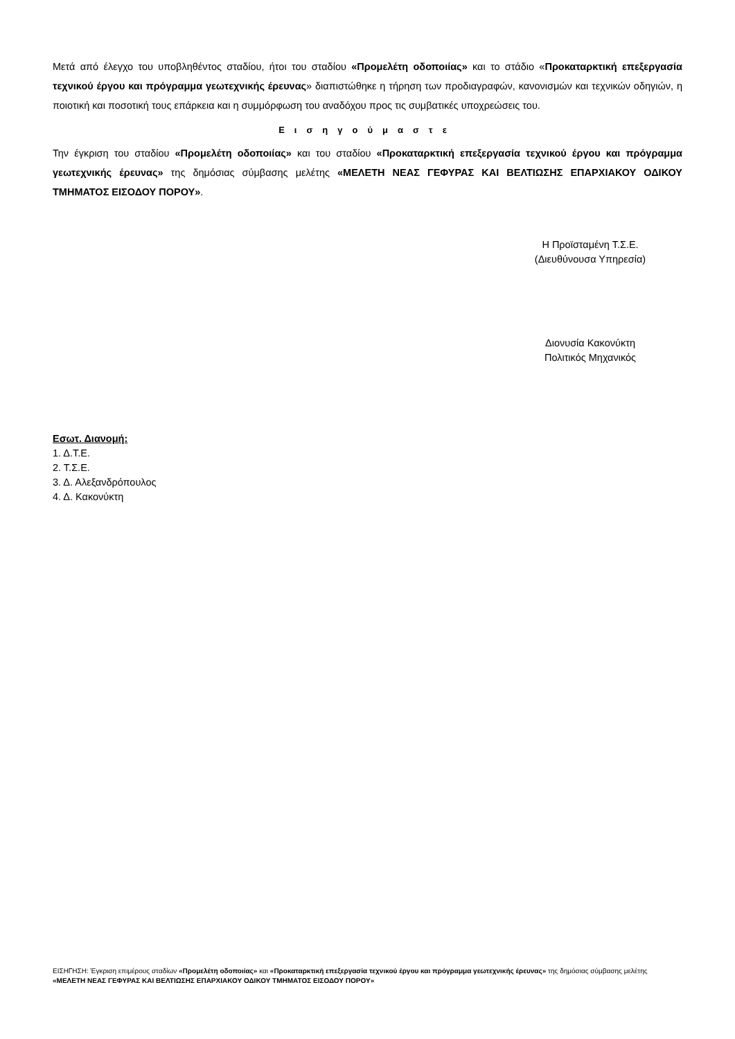Μετά από έλεγχο του υποβληθέντος σταδίου, ήτοι του σταδίου «Προμελέτη οδοποιίας» και το στάδιο «Προκαταρκτική επεξεργασία τεχνικού έργου και πρόγραμμα γεωτεχνικής έρευνας» διαπιστώθηκε η τήρηση των προδιαγραφών, κανονισμών και τεχνικών οδηγιών, η ποιοτική και ποσοτική τους επάρκεια και η συμμόρφωση του αναδόχου προς τις συμβατικές υποχρεώσεις του.
Εισηγούμαστε
Την έγκριση του σταδίου «Προμελέτη οδοποιίας» και του σταδίου «Προκαταρκτική επεξεργασία τεχνικού έργου και πρόγραμμα γεωτεχνικής έρευνας» της δημόσιας σύμβασης μελέτης «ΜΕΛΕΤΗ ΝΕΑΣ ΓΕΦΥΡΑΣ ΚΑΙ ΒΕΛΤΙΩΣΗΣ ΕΠΑΡΧΙΑΚΟΥ ΟΔΙΚΟΥ ΤΜΗΜΑΤΟΣ ΕΙΣΟΔΟΥ ΠΟΡΟΥ».
Η Προϊσταμένη Τ.Σ.Ε.
(Διευθύνουσα Υπηρεσία)
Διονυσία Κακονύκτη
Πολιτικός Μηχανικός
Εσωτ. Διανομή:
1. Δ.Τ.Ε.
2. Τ.Σ.Ε.
3. Δ. Αλεξανδρόπουλος
4. Δ. Κακονύκτη
ΕΙΣΗΓΗΣΗ: Έγκριση επιμέρους σταδίων «Προμελέτη οδοποιίας» και «Προκαταρκτική επεξεργασία τεχνικού έργου και πρόγραμμα γεωτεχνικής έρευνας» της δημόσιας σύμβασης μελέτης «ΜΕΛΕΤΗ ΝΕΑΣ ΓΕΦΥΡΑΣ ΚΑΙ ΒΕΛΤΙΩΣΗΣ ΕΠΑΡΧΙΑΚΟΥ ΟΔΙΚΟΥ ΤΜΗΜΑΤΟΣ ΕΙΣΟΔΟΥ ΠΟΡΟΥ»